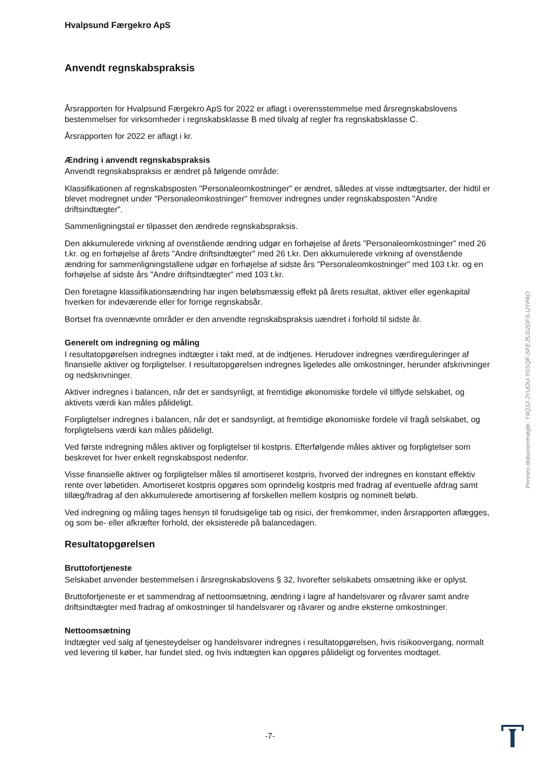Hvalpsund Færgekro ApS
Anvendt regnskabspraksis
Årsrapporten for Hvalpsund Færgekro ApS for 2022 er aflagt i overensstemmelse med årsregnskabslovens bestemmelser for virksomheder i regnskabsklasse B med tilvalg af regler fra regnskabsklasse C.
Årsrapporten for 2022 er aflagt i kr.
Ændring i anvendt regnskabspraksis
Anvendt regnskabspraksis er ændret på følgende område:
Klassifikationen af regnskabsposten "Personaleomkostninger" er ændret, således at visse indtægtsarter, der hidtil er blevet modregnet under "Personaleomkostninger" fremover indregnes under regnskabsposten "Andre driftsindtægter".
Sammenligningstal er tilpasset den ændrede regnskabspraksis.
Den akkumulerede virkning af ovenstående ændring udgør en forhøjelse af årets "Personaleomkostninger" med 26 t.kr. og en forhøjelse af årets "Andre driftsindtægter" med 26 t.kr. Den akkumulerede virkning af ovenstående ændring for sammenligningstallene udgør en forhøjelse af sidste års "Personaleomkostninger" med 103 t.kr. og en forhøjelse af sidste års "Andre driftsindtægter" med 103 t.kr.
Den foretagne klassifikationsændring har ingen beløbsmæssig effekt på årets resultat, aktiver eller egenkapital hverken for indeværende eller for forrige regnskabsår.
Bortset fra ovennævnte områder er den anvendte regnskabspraksis uændret i forhold til sidste år.
Generelt om indregning og måling
I resultatopgørelsen indregnes indtægter i takt med, at de indtjenes. Herudover indregnes værdireguleringer af finansielle aktiver og forpligtelser. I resultatopgørelsen indregnes ligeledes alle omkostninger, herunder afskrivninger og nedskrivninger.
Aktiver indregnes i balancen, når det er sandsynligt, at fremtidige økonomiske fordele vil tilflyde selskabet, og aktivets værdi kan måles pålideligt.
Forpligtelser indregnes i balancen, når det er sandsynligt, at fremtidige økonomiske fordele vil fragå selskabet, og forpligtelsens værdi kan måles pålideligt.
Ved første indregning måles aktiver og forpligtelser til kostpris. Efterfølgende måles aktiver og forpligtelser som beskrevet for hver enkelt regnskabspost nedenfor.
Visse finansielle aktiver og forpligtelser måles til amortiseret kostpris, hvorved der indregnes en konstant effektiv rente over løbetiden. Amortiseret kostpris opgøres som oprindelig kostpris med fradrag af eventuelle afdrag samt tillæg/fradrag af den akkumulerede amortisering af forskellen mellem kostpris og nominelt beløb.
Ved indregning og måling tages hensyn til forudsigelige tab og risici, der fremkommer, inden årsrapporten aflægges, og som be- eller afkræfter forhold, der eksisterede på balancedagen.
Resultatopgørelsen
Bruttofortjeneste
Selskabet anvender bestemmelsen i årsregnskabslovens § 32, hvorefter selskabets omsætning ikke er oplyst.
Bruttofortjeneste er et sammendrag af nettoomsætning, ændring i lagre af handelsvarer og råvarer samt andre driftsindtægter med fradrag af omkostninger til handelsvarer og råvarer og andre eksterne omkostninger.
Nettoomsætning
Indtægter ved salg af tjenesteydelser og handelsvarer indregnes i resultatopgørelsen, hvis risikoovergang, normalt ved levering til køber, har fundet sted, og hvis indtægten kan opgøres pålideligt og forventes modtaget.
Penneo dokumentnøgle: Y6Q3J-JYUOU-Y0SQF-SFEJ5-D2DFS-UYPAO
-7-